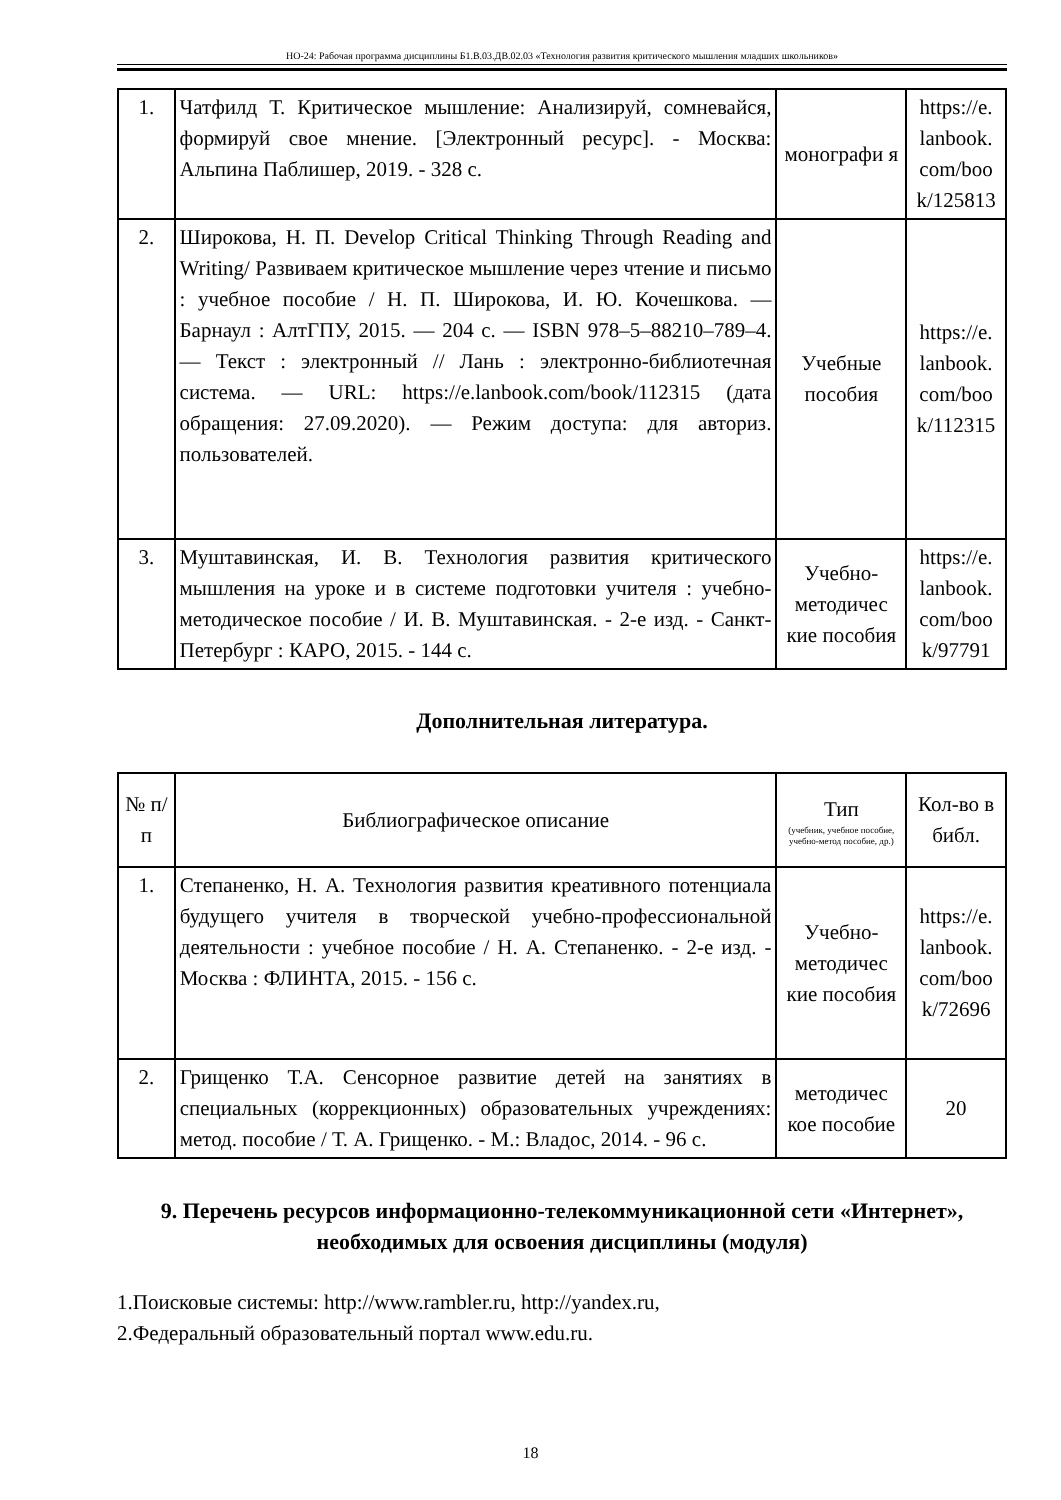НО-24: Рабочая программа дисциплины Б1.В.03.ДВ.02.03 «Технология развития критического мышления младших школьников»
| 1. | Чатфилд Т. Критическое мышление: Анализируй, сомневайся, формируй свое мнение. [Электронный ресурс]. - Москва: Альпина Паблишер, 2019. - 328 с. | монографи я | https://e. lanbook. com/boo k/125813 |
| 2. | Широкова, Н. П. Develop Critical Thinking Through Reading and Writing/ Развиваем критическое мышление через чтение и письмо : учебное пособие / Н. П. Широкова, И. Ю. Кочешкова. — Барнаул : АлтГПУ, 2015. — 204 с. — ISBN 978–5–88210–789–4. — Текст : электронный // Лань : электронно-библиотечная система. — URL: https://e.lanbook.com/book/112315 (дата обращения: 27.09.2020). — Режим доступа: для авториз. пользователей. | Учебные пособия | https://e. lanbook. com/boo k/112315 |
| 3. | Муштавинская, И. В. Технология развития критического мышления на уроке и в системе подготовки учителя : учебно-методическое пособие / И. В. Муштавинская. - 2-е изд. - Санкт-Петербург : КАРО, 2015. - 144 с. | Учебно-методичес кие пособия | https://e. lanbook. com/boo k/97791 |
Дополнительная литература.
| № п/п | Библиографическое описание | Тип (учебник, учебное пособие, учебно-метод пособие, др.) | Кол-во в библ. |
| --- | --- | --- | --- |
| 1. | Степаненко, Н. А. Технология развития креативного потенциала будущего учителя в творческой учебно-профессиональной деятельности : учебное пособие / Н. А. Степаненко. - 2-е изд. - Москва : ФЛИНТА, 2015. - 156 с. | Учебно-методичес кие пособия | https://e. lanbook. com/boo k/72696 |
| 2. | Грищенко Т.А. Сенсорное развитие детей на занятиях в специальных (коррекционных) образовательных учреждениях: метод. пособие / Т. А. Грищенко. - М.: Владос, 2014. - 96 с. | методичес кое пособие | 20 |
9. Перечень ресурсов информационно-телекоммуникационной сети «Интернет», необходимых для освоения дисциплины (модуля)
1.Поисковые системы: http://www.rambler.ru, http://yandex.ru,
2.Федеральный образовательный портал www.edu.ru.
18